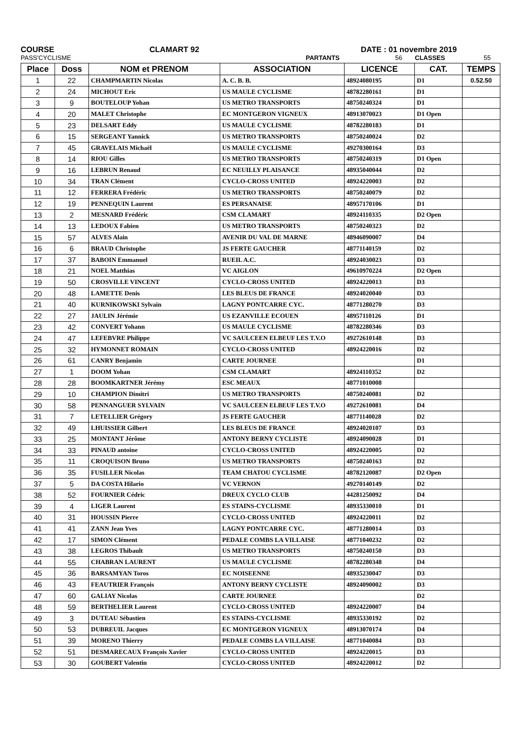COURSE CLAMART 92 DATE : 01 novembre 2019
PASS'CYCLISME PARTANTS 56 CLASSES 55
| Place | Doss | NOM et PRENOM | ASSOCIATION | LICENCE | CAT. | TEMPS |
| --- | --- | --- | --- | --- | --- | --- |
| 1 | 22 | CHAMPMARTIN Nicolas | A. C. B. B. | 48924080195 | D1 | 0.52.50 |
| 2 | 24 | MICHOUT Eric | US MAULE CYCLISME | 48782280161 | D1 | |
| 3 | 9 | BOUTELOUP Yohan | US METRO TRANSPORTS | 48750240324 | D1 | |
| 4 | 20 | MALET Christophe | EC MONTGERON VIGNEUX | 48913070023 | D1 Open | |
| 5 | 23 | DELSART Eddy | US MAULE CYCLISME | 48782280183 | D1 | |
| 6 | 15 | SERGEANT Yannick | US METRO TRANSPORTS | 48750240024 | D2 | |
| 7 | 45 | GRAVELAIS Michaël | US MAULE CYCLISME | 49270300164 | D3 | |
| 8 | 14 | RIOU Gilles | US METRO TRANSPORTS | 48750240319 | D1 Open | |
| 9 | 16 | LEBRUN Renaud | EC NEUILLY PLAISANCE | 48935040044 | D2 | |
| 10 | 34 | TRAN Clément | CYCLO-CROSS UNITED | 48924220003 | D2 | |
| 11 | 12 | FERRERA Frédéric | US METRO TRANSPORTS | 48750240079 | D2 | |
| 12 | 19 | PENNEQUIN Laurent | ES PERSANAISE | 48957170106 | D1 | |
| 13 | 2 | MESNARD Frédéric | CSM CLAMART | 48924110335 | D2 Open | |
| 14 | 13 | LEDOUX Fabien | US METRO TRANSPORTS | 48750240323 | D2 | |
| 15 | 57 | ALVES Alain | AVENIR DU VAL DE MARNE | 48946090007 | D4 | |
| 16 | 6 | BRAUD Christophe | JS FERTE GAUCHER | 48771140159 | D2 | |
| 17 | 37 | BABOIN Emmanuel | RUEIL A.C. | 48924030023 | D3 | |
| 18 | 21 | NOEL Matthias | VC AIGLON | 49610970224 | D2 Open | |
| 19 | 50 | CROSVILLE VINCENT | CYCLO-CROSS UNITED | 48924220013 | D3 | |
| 20 | 48 | LAMETTE Denis | LES BLEUS DE FRANCE | 48924020040 | D3 | |
| 21 | 40 | KURNIKOWSKI Sylvain | LAGNY PONTCARRE CYC. | 48771280270 | D3 | |
| 22 | 27 | JAULIN Jérémie | US EZANVILLE ECOUEN | 48957110126 | D1 | |
| 23 | 42 | CONVERT Yohann | US MAULE CYCLISME | 48782280346 | D3 | |
| 24 | 47 | LEFEBVRE Philippe | VC SAULCEEN ELBEUF LES T.V.O | 49272610148 | D3 | |
| 25 | 32 | HYMONNET ROMAIN | CYCLO-CROSS UNITED | 48924220016 | D2 | |
| 26 | 61 | CANRY Benjamin | CARTE JOURNEE | | D1 | |
| 27 | 1 | DOOM Yohan | CSM CLAMART | 48924110352 | D2 | |
| 28 | 28 | BOOMKARTNER Jérémy | ESC MEAUX | 48771010008 | | |
| 29 | 10 | CHAMPION Dimitri | US METRO TRANSPORTS | 48750240081 | D2 | |
| 30 | 58 | PENNANGUER SYLVAIN | VC SAULCEEN ELBEUF LES T.V.O | 49272610081 | D4 | |
| 31 | 7 | LETELLIER Grégory | JS FERTE GAUCHER | 48771140028 | D2 | |
| 32 | 49 | LHUISSIER Gilbert | LES BLEUS DE FRANCE | 48924020107 | D3 | |
| 33 | 25 | MONTANT Jérôme | ANTONY BERNY CYCLISTE | 48924090028 | D1 | |
| 34 | 33 | PINAUD antoine | CYCLO-CROSS UNITED | 48924220005 | D2 | |
| 35 | 11 | CROQUISON Bruno | US METRO TRANSPORTS | 48750240163 | D2 | |
| 36 | 35 | FUSILLER Nicolas | TEAM CHATOU CYCLISME | 48782120087 | D2 Open | |
| 37 | 5 | DA COSTA Hilario | VC VERNON | 49270140149 | D2 | |
| 38 | 52 | FOURNIER Cédric | DREUX CYCLO CLUB | 44281250092 | D4 | |
| 39 | 4 | LIGER Laurent | ES STAINS-CYCLISME | 48935330010 | D1 | |
| 40 | 31 | HOUSSIN Pierre | CYCLO-CROSS UNITED | 48924220011 | D2 | |
| 41 | 41 | ZANN Jean Yves | LAGNY PONTCARRE CYC. | 48771280014 | D3 | |
| 42 | 17 | SIMON Clément | PEDALE COMBS LA VILLAISE | 48771040232 | D2 | |
| 43 | 38 | LEGROS Thibault | US METRO TRANSPORTS | 48750240150 | D3 | |
| 44 | 55 | CHABRAN LAURENT | US MAULE CYCLISME | 48782280348 | D4 | |
| 45 | 36 | BARSAMYAN Toros | EC NOISEENNE | 48935230047 | D3 | |
| 46 | 43 | FEAUTRIER François | ANTONY BERNY CYCLISTE | 48924090002 | D3 | |
| 47 | 60 | GALIAY Nicolas | CARTE JOURNEE | | D2 | |
| 48 | 59 | BERTHELIER Laurent | CYCLO-CROSS UNITED | 48924220007 | D4 | |
| 49 | 3 | DUTEAU Sébastien | ES STAINS-CYCLISME | 48935330192 | D2 | |
| 50 | 53 | DUBREUIL Jacques | EC MONTGERON VIGNEUX | 48913070174 | D4 | |
| 51 | 39 | MORENO Thierry | PEDALE COMBS LA VILLAISE | 48771040084 | D3 | |
| 52 | 51 | DESMARECAUX François Xavier | CYCLO-CROSS UNITED | 48924220015 | D3 | |
| 53 | 30 | GOUBERT Valentin | CYCLO-CROSS UNITED | 48924220012 | D2 | |